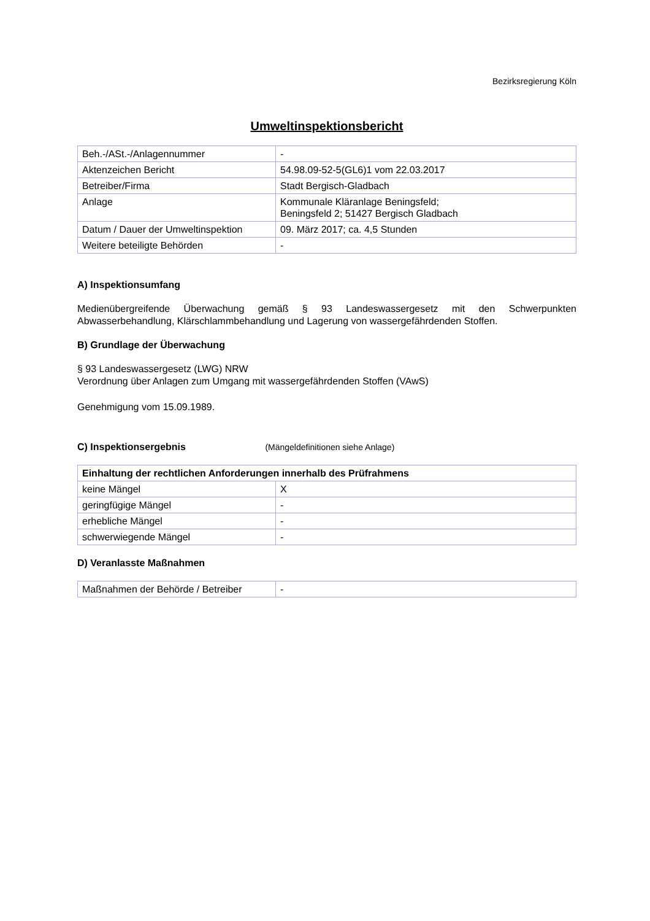Bezirksregierung Köln
Umweltinspektionsbericht
| Beh.-/ASt.-/Anlagennummer | - |
| Aktenzeichen Bericht | 54.98.09-52-5(GL6)1 vom 22.03.2017 |
| Betreiber/Firma | Stadt Bergisch-Gladbach |
| Anlage | Kommunale Kläranlage Beningsfeld; Beningsfeld 2; 51427 Bergisch Gladbach |
| Datum / Dauer der Umweltinspektion | 09. März 2017; ca. 4,5 Stunden |
| Weitere beteiligte Behörden | - |
A) Inspektionsumfang
Medienübergreifende Überwachung gemäß § 93 Landeswassergesetz mit den Schwerpunkten Abwasserbehandlung, Klärschlammbehandlung und Lagerung von wassergefährdenden Stoffen.
B) Grundlage der Überwachung
§ 93 Landeswassergesetz (LWG) NRW
Verordnung über Anlagen zum Umgang mit wassergefährdenden Stoffen (VAwS)
Genehmigung vom 15.09.1989.
C) Inspektionsergebnis (Mängeldefinitionen siehe Anlage)
| Einhaltung der rechtlichen Anforderungen innerhalb des Prüfrahmens | |
| --- | --- |
| keine Mängel | X |
| geringfügige Mängel | - |
| erhebliche Mängel | - |
| schwerwiegende Mängel | - |
D) Veranlasste Maßnahmen
| Maßnahmen der Behörde / Betreiber | - |